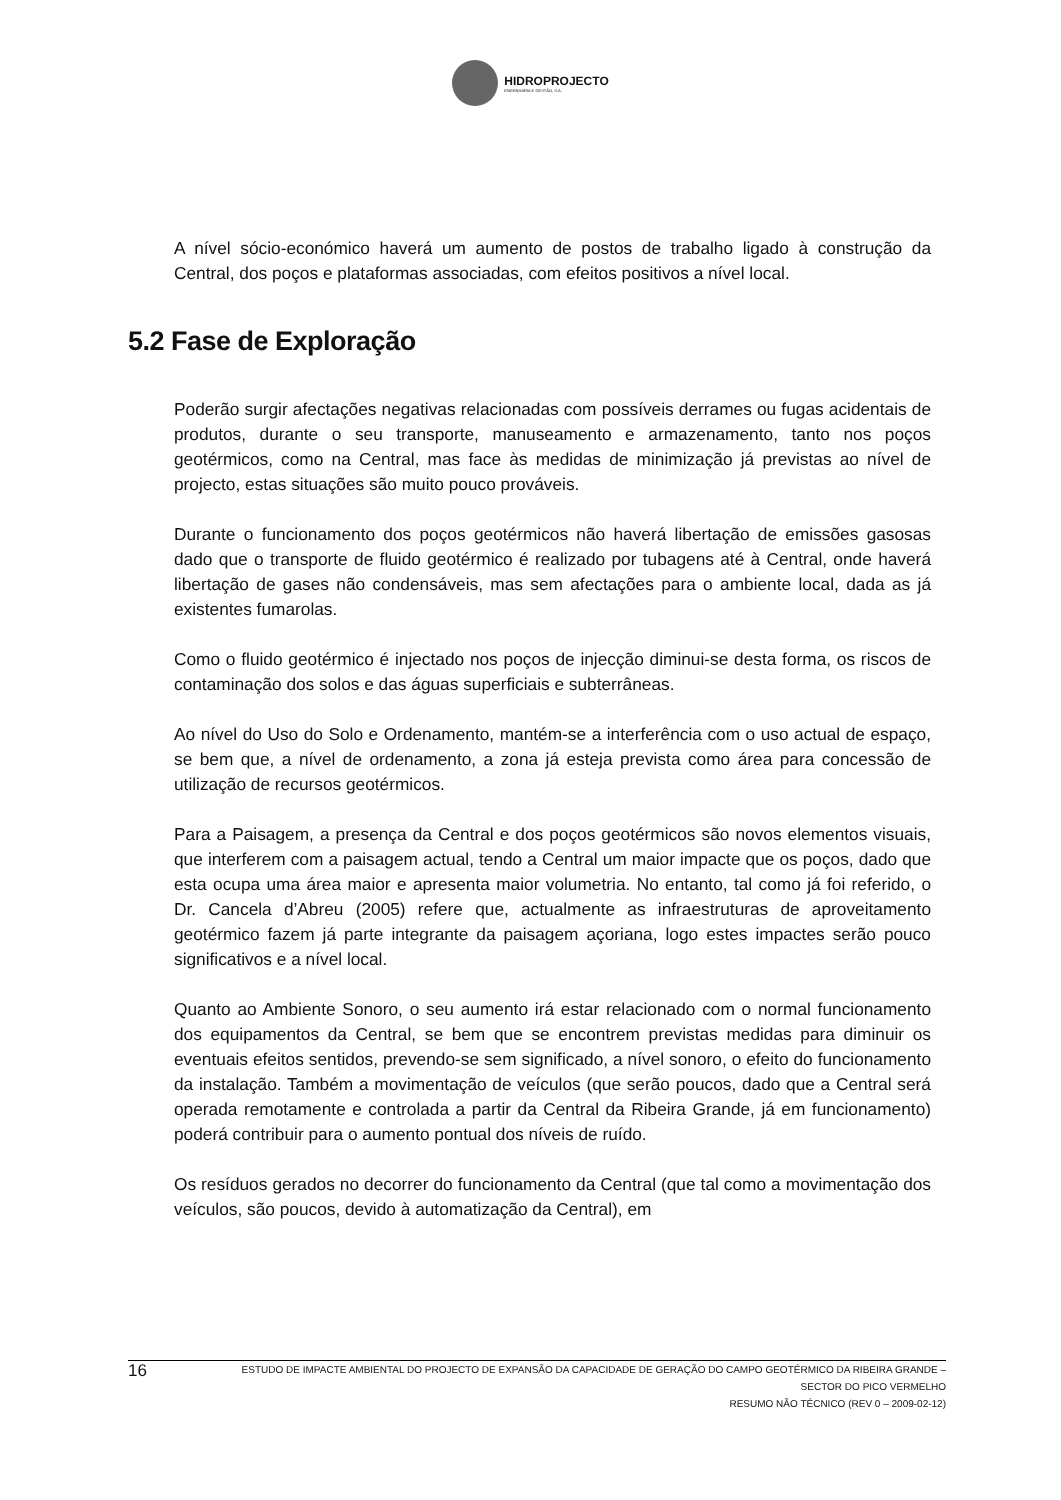HIDROPROJECTO
ENGENHARIA E GESTÃO, S.A.
A nível sócio-económico haverá um aumento de postos de trabalho ligado à construção da Central, dos poços e plataformas associadas, com efeitos positivos a nível local.
5.2 Fase de Exploração
Poderão surgir afectações negativas relacionadas com possíveis derrames ou fugas acidentais de produtos, durante o seu transporte, manuseamento e armazenamento, tanto nos poços geotérmicos, como na Central, mas face às medidas de minimização já previstas ao nível de projecto, estas situações são muito pouco prováveis.
Durante o funcionamento dos poços geotérmicos não haverá libertação de emissões gasosas dado que o transporte de fluido geotérmico é realizado por tubagens até à Central, onde haverá libertação de gases não condensáveis, mas sem afectações para o ambiente local, dada as já existentes fumarolas.
Como o fluido geotérmico é injectado nos poços de injecção diminui-se desta forma, os riscos de contaminação dos solos e das águas superficiais e subterrâneas.
Ao nível do Uso do Solo e Ordenamento, mantém-se a interferência com o uso actual de espaço, se bem que, a nível de ordenamento, a zona já esteja prevista como área para concessão de utilização de recursos geotérmicos.
Para a Paisagem, a presença da Central e dos poços geotérmicos são novos elementos visuais, que interferem com a paisagem actual, tendo a Central um maior impacte que os poços, dado que esta ocupa uma área maior e apresenta maior volumetria. No entanto, tal como já foi referido, o Dr. Cancela d’Abreu (2005) refere que, actualmente as infraestruturas de aproveitamento geotérmico fazem já parte integrante da paisagem açoriana, logo estes impactes serão pouco significativos e a nível local.
Quanto ao Ambiente Sonoro, o seu aumento irá estar relacionado com o normal funcionamento dos equipamentos da Central, se bem que se encontrem previstas medidas para diminuir os eventuais efeitos sentidos, prevendo-se sem significado, a nível sonoro, o efeito do funcionamento da instalação. Também a movimentação de veículos (que serão poucos, dado que a Central será operada remotamente e controlada a partir da Central da Ribeira Grande, já em funcionamento) poderá contribuir para o aumento pontual dos níveis de ruído.
Os resíduos gerados no decorrer do funcionamento da Central (que tal como a movimentação dos veículos, são poucos, devido à automatização da Central), em
16
ESTUDO DE IMPACTE AMBIENTAL DO PROJECTO DE EXPANSÃO DA CAPACIDADE DE GERAÇÃO DO CAMPO GEOTÉRMICO DA RIBEIRA GRANDE –
SECTOR DO PICO VERMELHO
RESUMO NÃO TÉCNICO (REV 0 – 2009-02-12)